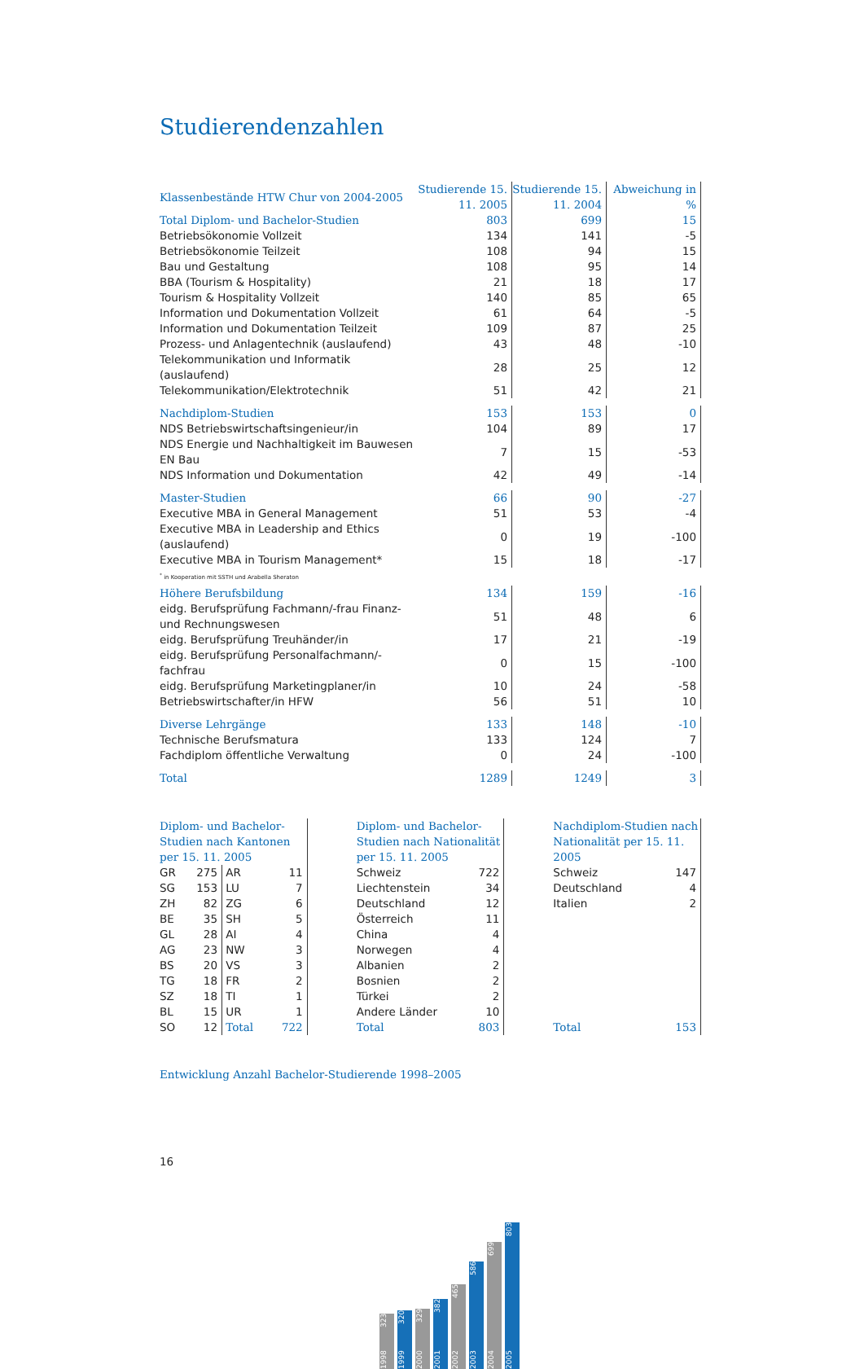Studierendenzahlen
| Klassenbestände HTW Chur von 2004-2005 | Studierende 15. 11. 2005 | Studierende 15. 11. 2004 | Abweichung in % |
| --- | --- | --- | --- |
| Total Diplom- und Bachelor-Studien | 803 | 699 | 15 |
| Betriebsökonomie Vollzeit | 134 | 141 | -5 |
| Betriebsökonomie Teilzeit | 108 | 94 | 15 |
| Bau und Gestaltung | 108 | 95 | 14 |
| BBA (Tourism & Hospitality) | 21 | 18 | 17 |
| Tourism & Hospitality Vollzeit | 140 | 85 | 65 |
| Information und Dokumentation Vollzeit | 61 | 64 | -5 |
| Information und Dokumentation Teilzeit | 109 | 87 | 25 |
| Prozess- und Anlagentechnik (auslaufend) | 43 | 48 | -10 |
| Telekommunikation und Informatik (auslaufend) | 28 | 25 | 12 |
| Telekommunikation/Elektrotechnik | 51 | 42 | 21 |
| Nachdiplom-Studien | 153 | 153 | 0 |
| NDS Betriebswirtschaftsingenieur/in | 104 | 89 | 17 |
| NDS Energie und Nachhaltigkeit im Bauwesen EN Bau | 7 | 15 | -53 |
| NDS Information und Dokumentation | 42 | 49 | -14 |
| Master-Studien | 66 | 90 | -27 |
| Executive MBA in General Management | 51 | 53 | -4 |
| Executive MBA in Leadership and Ethics (auslaufend) | 0 | 19 | -100 |
| Executive MBA in Tourism Management* | 15 | 18 | -17 |
| <sup>*</sup> in Kooperation mit SSTH und Arabella Sheraton | | | |
| Höhere Berufsbildung | 134 | 159 | -16 |
| eidg. Berufsprüfung Fachmann/-frau Finanz- und Rechnungswesen | 51 | 48 | 6 |
| eidg. Berufsprüfung Treuhänder/in | 17 | 21 | -19 |
| eidg. Berufsprüfung Personalfachmann/-fachfrau | 0 | 15 | -100 |
| eidg. Berufsprüfung Marketingplaner/in | 10 | 24 | -58 |
| Betriebswirtschafter/in HFW | 56 | 51 | 10 |
| Diverse Lehrgänge | 133 | 148 | -10 |
| Technische Berufsmatura | 133 | 124 | 7 |
| Fachdiplom öffentliche Verwaltung | 0 | 24 | -100 |
| Total | 1289 | 1249 | 3 |
| Diplom- und Bachelor-Studien nach Kantonen per 15. 11. 2005 | | | |
| --- | --- | --- | --- |
| GR | 275 | AR | 11 |
| SG | 153 | LU | 7 |
| ZH | 82 | ZG | 6 |
| BE | 35 | SH | 5 |
| GL | 28 | AI | 4 |
| AG | 23 | NW | 3 |
| BS | 20 | VS | 3 |
| TG | 18 | FR | 2 |
| SZ | 18 | TI | 1 |
| BL | 15 | UR | 1 |
| SO | 12 | Total | 722 |
| Diplom- und Bachelor-Studien nach Nationalität per 15. 11. 2005 | |
| --- | --- |
| Schweiz | 722 |
| Liechtenstein | 34 |
| Deutschland | 12 |
| Österreich | 11 |
| China | 4 |
| Norwegen | 4 |
| Albanien | 2 |
| Bosnien | 2 |
| Türkei | 2 |
| Andere Länder | 10 |
| Total | 803 |
| Nachdiplom-Studien nach Nationalität per 15. 11. 2005 | |
| --- | --- |
| Schweiz | 147 |
| Deutschland | 4 |
| Italien | 2 |
| Total | 153 |
Entwicklung Anzahl Bachelor-Studierende 1998–2005
1998 323
1999 320
2000 329
2001 382
2002 465
2003 586
2004 699
2005 803
16